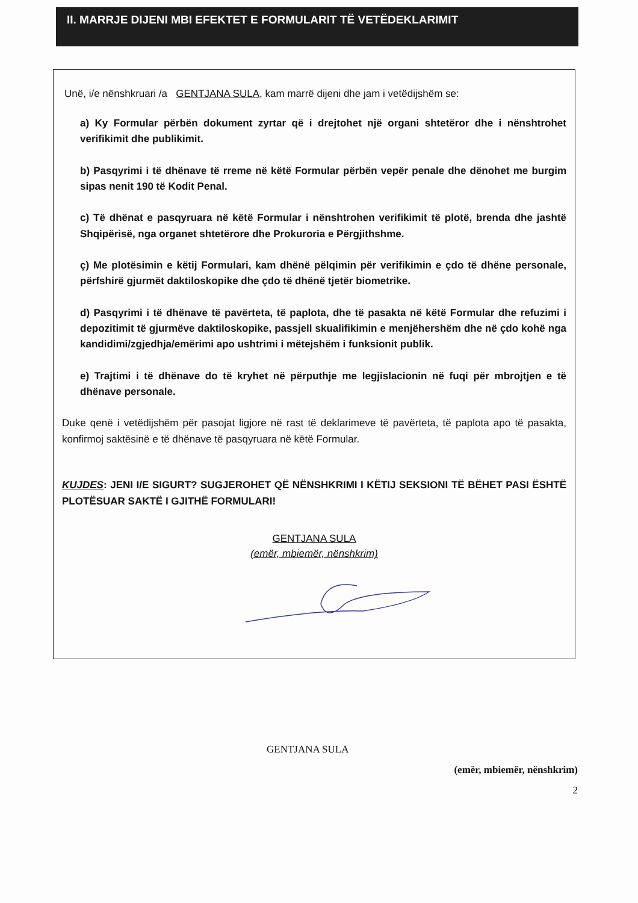II. MARRJE DIJENI MBI EFEKTET E FORMULARIT TË VETËDEKLARIMIT
Unë, i/e nënshkruari /a GENTJANA SULA, kam marrë dijeni dhe jam i vetëdijshëm se:
a) Ky Formular përbën dokument zyrtar që i drejtohet një organi shtetëror dhe i nënshtrohet verifikimit dhe publikimit.
b) Pasqyrimi i të dhënave të rreme në këtë Formular përbën vepër penale dhe dënohet me burgim sipas nenit 190 të Kodit Penal.
c) Të dhënat e pasqyruara në këtë Formular i nënshtrohen verifikimit të plotë, brenda dhe jashtë Shqipërisë, nga organet shtetërore dhe Prokuroria e Përgjithshme.
ç) Me plotësimin e këtij Formulari, kam dhënë pëlqimin për verifikimin e çdo të dhëne personale, përfshirë gjurmët daktiloskopike dhe çdo të dhënë tjetër biometrike.
d) Pasqyrimi i të dhënave të pavërteta, të paplota, dhe të pasakta në këtë Formular dhe refuzimi i depozitimit të gjurmëve daktiloskopike, passjell skualifikimin e menjëhershëm dhe në çdo kohë nga kandidimi/zgjedhja/emërimi apo ushtrimi i mëtejshëm i funksionit publik.
e) Trajtimi i të dhënave do të kryhet në përputhje me legjislacionin në fuqi për mbrojtjen e të dhënave personale.
Duke qenë i vetëdijshëm për pasojat ligjore në rast të deklarimeve të pavërteta, të paplota apo të pasakta, konfirmoj saktësinë e të dhënave të pasqyruara në këtë Formular.
KUJDES: JENI I/E SIGURT? SUGJEROHET QË NËNSHKRIMI I KËTIJ SEKSIONI TË BËHET PASI ËSHTË PLOTËSUAR SAKTË I GJITHË FORMULARI!
GENTJANA SULA
(emër, mbiemër, nënshkrim)
GENTJANA SULA
(emër, mbiemër, nënshkrim)
2